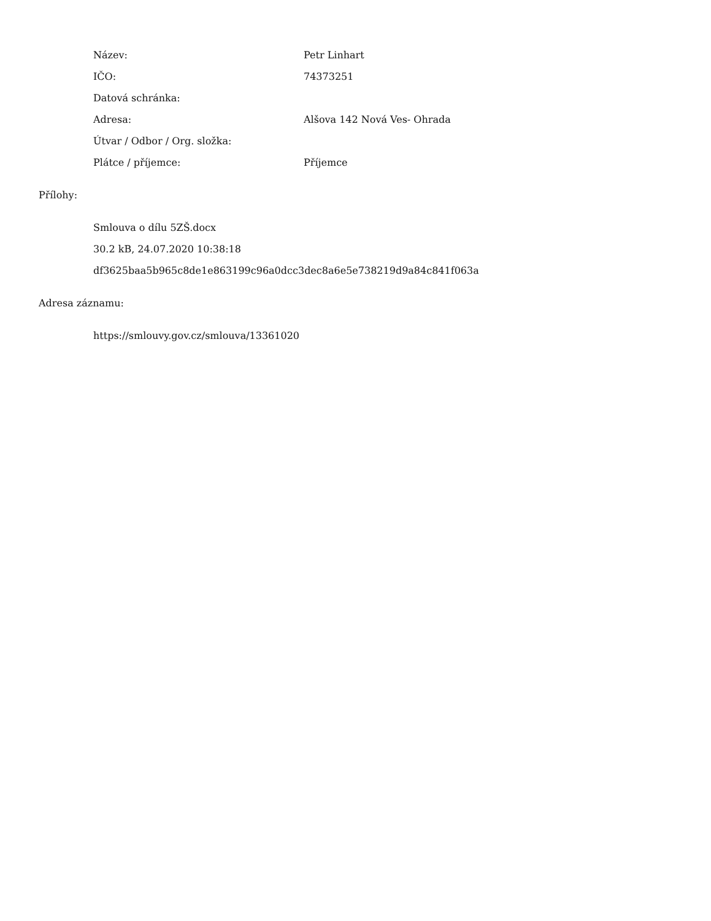Název: Petr Linhart
IČO: 74373251
Datová schránka:
Adresa: Alšova 142 Nová Ves- Ohrada
Útvar / Odbor / Org. složka:
Plátce / příjemce: Příjemce
Přílohy:
Smlouva o dílu 5ZŠ.docx
30.2 kB, 24.07.2020 10:38:18
df3625baa5b965c8de1e863199c96a0dcc3dec8a6e5e738219d9a84c841f063a
Adresa záznamu:
https://smlouvy.gov.cz/smlouva/13361020